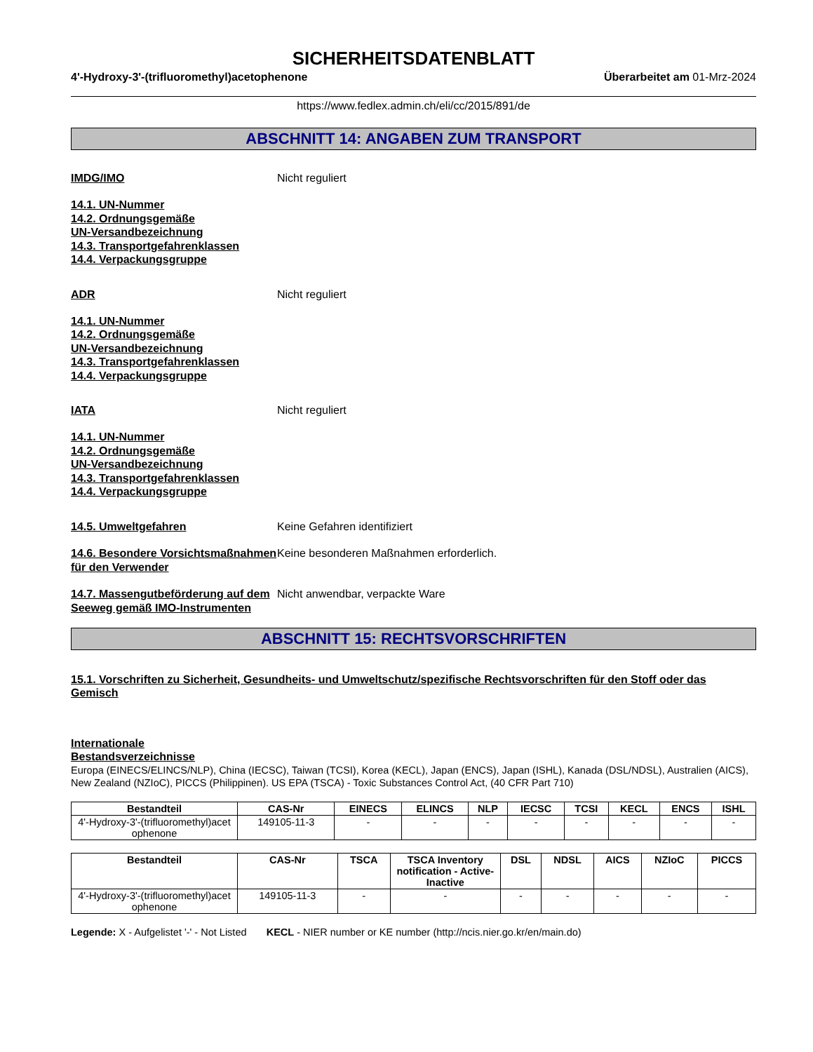SICHERHEITSDATENBLATT
4'-Hydroxy-3'-(trifluoromethyl)acetophenone Überarbeitet am 01-Mrz-2024
https://www.fedlex.admin.ch/eli/cc/2015/891/de
ABSCHNITT 14: ANGABEN ZUM TRANSPORT
IMDG/IMO Nicht reguliert
14.1. UN-Nummer
14.2. Ordnungsgemäße
UN-Versandbezeichnung
14.3. Transportgefahrenklassen
14.4. Verpackungsgruppe
ADR Nicht reguliert
14.1. UN-Nummer
14.2. Ordnungsgemäße
UN-Versandbezeichnung
14.3. Transportgefahrenklassen
14.4. Verpackungsgruppe
IATA Nicht reguliert
14.1. UN-Nummer
14.2. Ordnungsgemäße
UN-Versandbezeichnung
14.3. Transportgefahrenklassen
14.4. Verpackungsgruppe
14.5. Umweltgefahren Keine Gefahren identifiziert
14.6. Besondere Vorsichtsmaßnahmen für den Verwender
Keine besonderen Maßnahmen erforderlich.
14.7. Massengutbeförderung auf dem Seeweg gemäß IMO-Instrumenten
Nicht anwendbar, verpackte Ware
ABSCHNITT 15: RECHTSVORSCHRIFTEN
15.1. Vorschriften zu Sicherheit, Gesundheits- und Umweltschutz/spezifische Rechtsvorschriften für den Stoff oder das Gemisch
Internationale
Bestandsverzeichnisse
Europa (EINECS/ELINCS/NLP), China (IECSC), Taiwan (TCSI), Korea (KECL), Japan (ENCS), Japan (ISHL), Kanada (DSL/NDSL), Australien (AICS), New Zealand (NZIoC), PICCS (Philippinen). US EPA (TSCA) - Toxic Substances Control Act, (40 CFR Part 710)
| Bestandteil | CAS-Nr | EINECS | ELINCS | NLP | IECSC | TCSI | KECL | ENCS | ISHL |
| --- | --- | --- | --- | --- | --- | --- | --- | --- | --- |
| 4'-Hydroxy-3'-(trifluoromethyl)acet ophenone | 149105-11-3 | - | - | - | - | - | - | - | - |
| Bestandteil | CAS-Nr | TSCA | TSCA Inventory notification - Active-Inactive | DSL | NDSL | AICS | NZIoC | PICCS |
| --- | --- | --- | --- | --- | --- | --- | --- | --- |
| 4'-Hydroxy-3'-(trifluoromethyl)acet ophenone | 149105-11-3 | - | - | - | - | - | - | - |
Legende: X - Aufgelistet '-' - Not Listed KECL - NIER number or KE number (http://ncis.nier.go.kr/en/main.do)